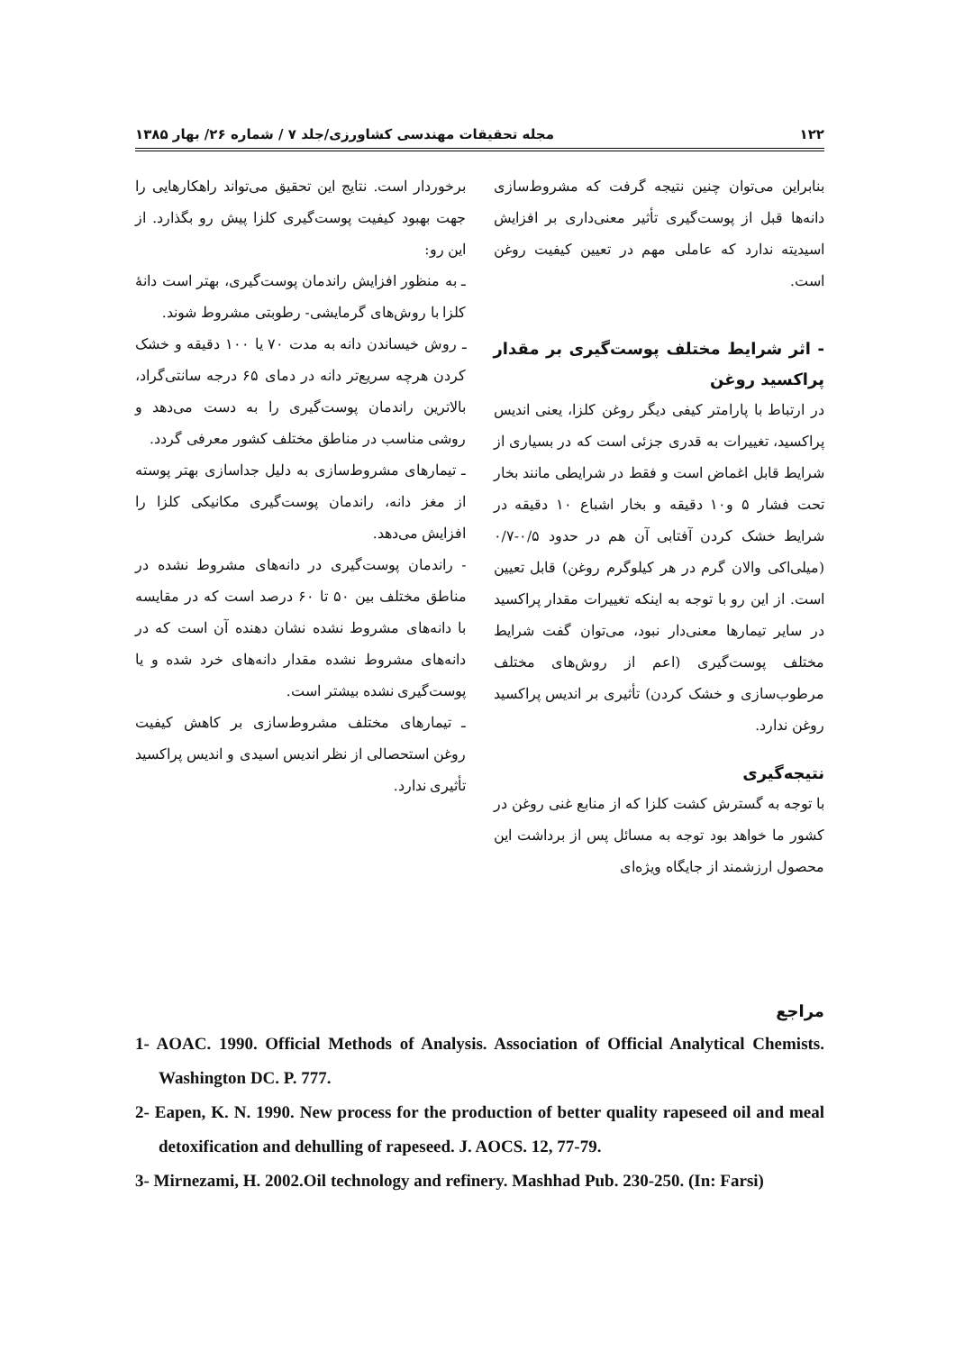۱۲۲ مجله تحقیقات مهندسی کشاورزی/جلد ۷ / شماره ۲۶/ بهار ۱۳۸۵
بنابراین می‌توان چنین نتیجه گرفت که مشروط‌سازی دانه‌ها قبل از پوست‌گیری تأثیر معنی‌داری بر افزایش اسیدیته ندارد که عاملی مهم در تعیین کیفیت روغن است.
- اثر شرایط مختلف پوست‌گیری بر مقدار پراکسید روغن
در ارتباط با پارامتر کیفی دیگر روغن کلزا، یعنی اندیس پراکسید، تغییرات به قدری جزئی است که در بسیاری از شرایط قابل اغماض است و فقط در شرایطی مانند بخار تحت فشار ۵ و۱۰ دقیقه و بخار اشباع ۱۰ دقیقه در شرایط خشک کردن آفتابی آن هم در حدود ۰/۵-۰/۷ (میلی‌اکی والان گرم در هر کیلوگرم روغن) قابل تعیین است. از این رو با توجه به اینکه تغییرات مقدار پراکسید در سایر تیمارها معنی‌دار نبود، می‌توان گفت شرایط مختلف پوست‌گیری (اعم از روش‌های مختلف مرطوب‌سازی و خشک کردن) تأثیری بر اندیس پراکسید روغن ندارد.
نتیجه‌گیری
با توجه به گسترش کشت کلزا که از منابع غنی روغن در کشور ما خواهد بود توجه به مسائل پس از برداشت این محصول ارزشمند از جایگاه ویژه‌ای
برخوردار است. نتایج این تحقیق می‌تواند راهکارهایی را جهت بهبود کیفیت پوست‌گیری کلزا پیش رو بگذارد. از این رو:
ـ به منظور افزایش راندمان پوست‌گیری، بهتر است دانهٔ کلزا با روش‌های گرمایشی- رطوبتی مشروط شوند.
ـ روش خیساندن دانه به مدت ۷۰ یا ۱۰۰ دقیقه و خشک کردن هرچه سریع‌تر دانه در دمای ۶۵ درجه سانتی‌گراد، بالاترین راندمان پوست‌گیری را به دست می‌دهد و روشی مناسب در مناطق مختلف کشور معرفی گردد.
ـ تیمارهای مشروط‌سازی به دلیل جداسازی بهتر پوسته از مغز دانه، راندمان پوست‌گیری مکانیکی کلزا را افزایش می‌دهد.
- راندمان پوست‌گیری در دانه‌های مشروط نشده در مناطق مختلف بین ۵۰ تا ۶۰ درصد است که در مقایسه با دانه‌های مشروط نشده نشان دهنده آن است که در دانه‌های مشروط نشده مقدار دانه‌های خرد شده و یا پوست‌گیری نشده بیشتر است.
ـ تیمارهای مختلف مشروط‌سازی بر کاهش کیفیت روغن استحصالی از نظر اندیس اسیدی و اندیس پراکسید تأثیری ندارد.
مراجع
1- AOAC. 1990. Official Methods of Analysis. Association of Official Analytical Chemists. Washington DC. P. 777.
2- Eapen, K. N. 1990. New process for the production of better quality rapeseed oil and meal detoxification and dehulling of rapeseed. J. AOCS. 12, 77-79.
3- Mirnezami, H. 2002.Oil technology and refinery. Mashhad Pub. 230-250. (In: Farsi)